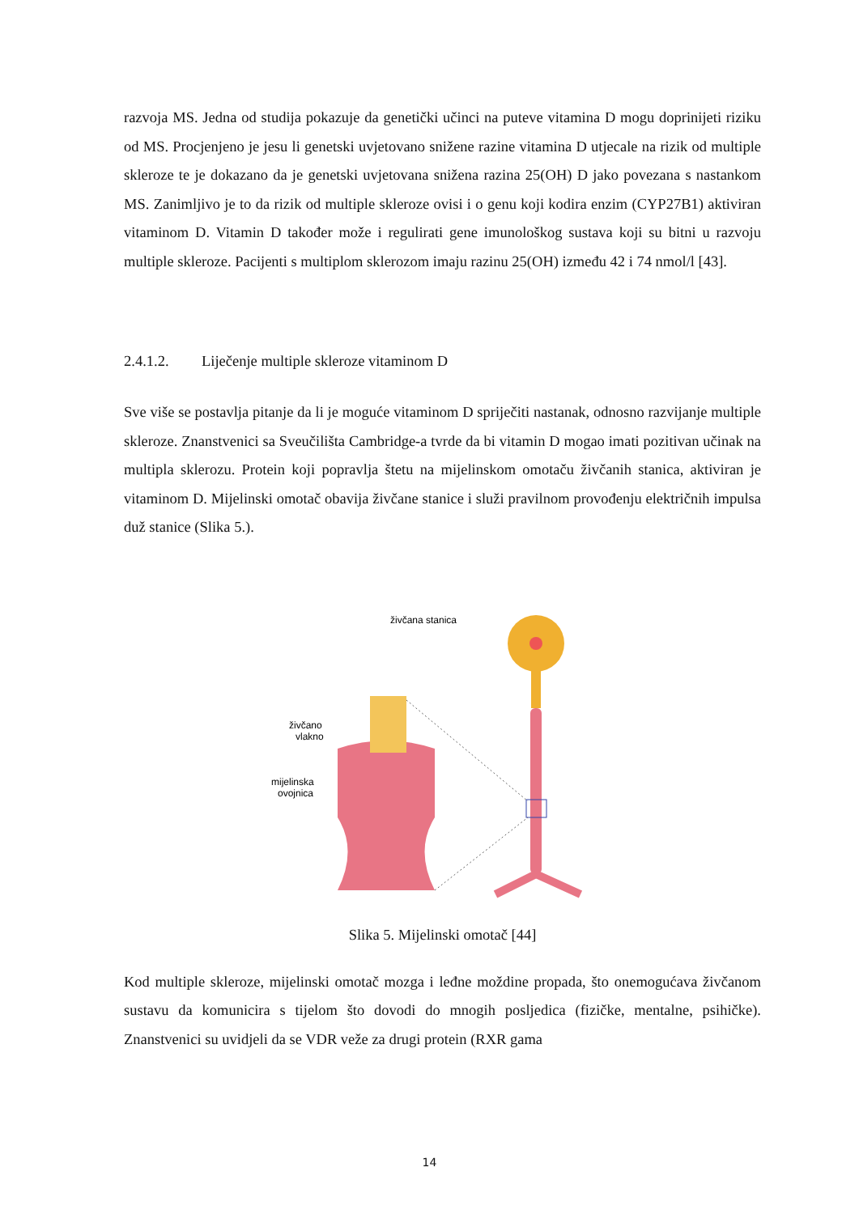razvoja MS. Jedna od studija pokazuje da genetički učinci na puteve vitamina D mogu doprinijeti riziku od MS. Procjenjeno je jesu li genetski uvjetovano snižene razine vitamina D utjecale na rizik od multiple skleroze te je dokazano da je genetski uvjetovana snižena razina 25(OH) D jako povezana s nastankom MS. Zanimljivo je to da rizik od multiple skleroze ovisi i o genu koji kodira enzim (CYP27B1) aktiviran vitaminom D. Vitamin D također može i regulirati gene imunološkog sustava koji su bitni u razvoju multiple skleroze. Pacijenti s multiplom sklerozom imaju razinu 25(OH) između 42 i 74 nmol/l [43].
2.4.1.2. Liječenje multiple skleroze vitaminom D
Sve više se postavlja pitanje da li je moguće vitaminom D spriječiti nastanak, odnosno razvijanje multiple skleroze. Znanstvenici sa Sveučilišta Cambridge-a tvrde da bi vitamin D mogao imati pozitivan učinak na multipla sklerozu. Protein koji popravlja štetu na mijelinskom omotaču živčanih stanica, aktiviran je vitaminom D. Mijelinski omotač obavija živčane stanice i služi pravilnom provođenju električnih impulsa duž stanice (Slika 5.).
živčana stanica
živčano
vlakno
mijelinska
ovojnica
Slika 5. Mijelinski omotač [44]
Kod multiple skleroze, mijelinski omotač mozga i leđne moždine propada, što onemogućava živčanom sustavu da komunicira s tijelom što dovodi do mnogih posljedica (fizičke, mentalne, psihičke). Znanstvenici su uvidjeli da se VDR veže za drugi protein (RXR gama
14